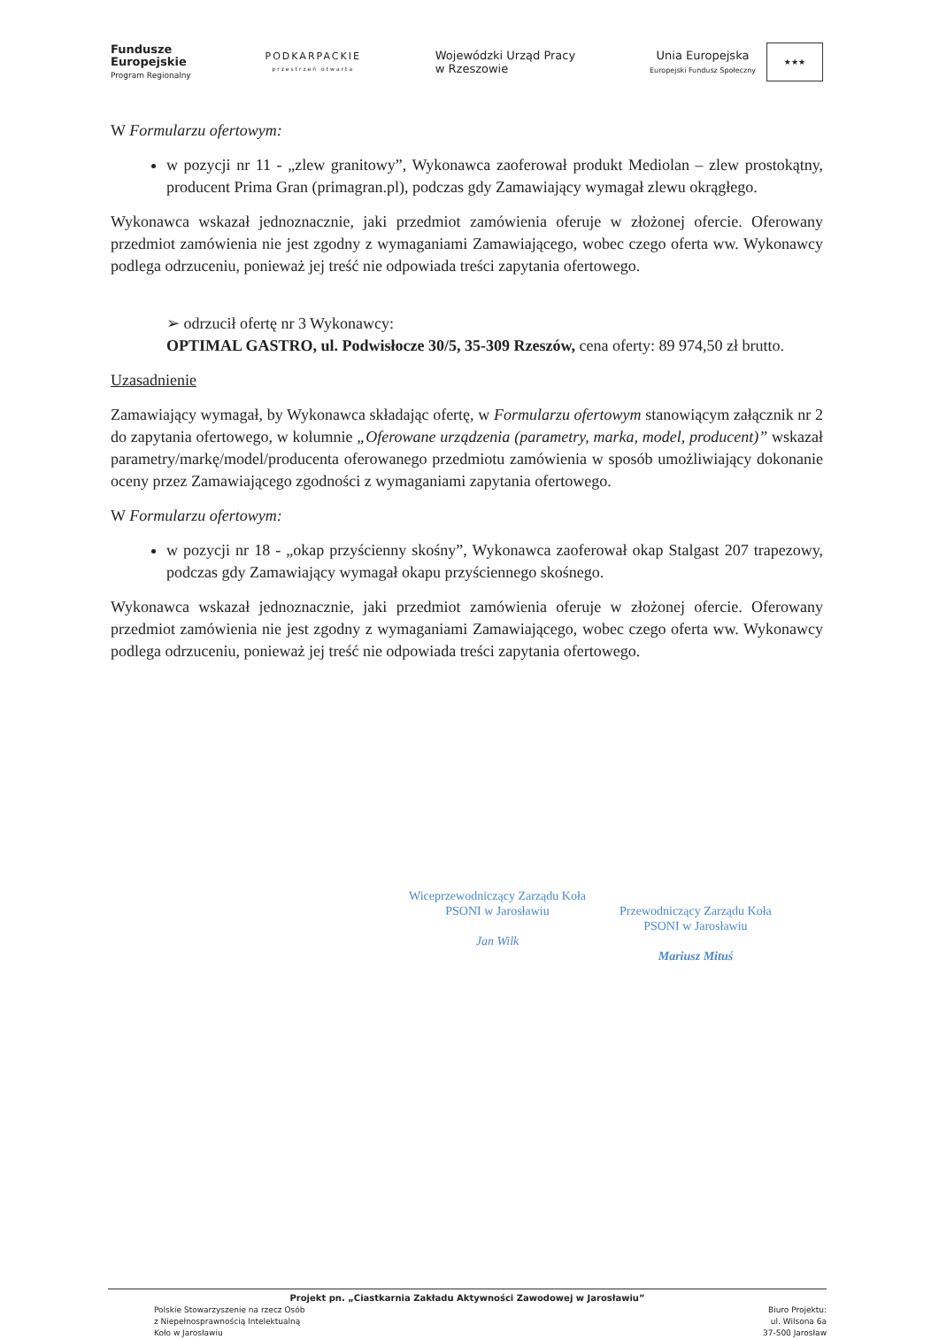Fundusze
Europejskie
Program Regionalny
PODKARPACKIE
przestrzeń otwarta
Wojewódzki Urząd Pracy
w Rzeszowie
Unia Europejska
Europejski Fundusz Społeczny
★★★
W Formularzu ofertowym:
w pozycji nr 11 - „zlew granitowy”, Wykonawca zaoferował produkt Mediolan – zlew prostokątny, producent Prima Gran (primagran.pl), podczas gdy Zamawiający wymagał zlewu okrągłego.
Wykonawca wskazał jednoznacznie, jaki przedmiot zamówienia oferuje w złożonej ofercie. Oferowany przedmiot zamówienia nie jest zgodny z wymaganiami Zamawiającego, wobec czego oferta ww. Wykonawcy podlega odrzuceniu, ponieważ jej treść nie odpowiada treści zapytania ofertowego.
➢ odrzucił ofertę nr 3 Wykonawcy:
OPTIMAL GASTRO, ul. Podwisłocze 30/5, 35-309 Rzeszów, cena oferty: 89 974,50 zł brutto.
Uzasadnienie
Zamawiający wymagał, by Wykonawca składając ofertę, w Formularzu ofertowym stanowiącym załącznik nr 2 do zapytania ofertowego, w kolumnie „Oferowane urządzenia (parametry, marka, model, producent)” wskazał parametry/markę/model/producenta oferowanego przedmiotu zamówienia w sposób umożliwiający dokonanie oceny przez Zamawiającego zgodności z wymaganiami zapytania ofertowego.
W Formularzu ofertowym:
w pozycji nr 18 - „okap przyścienny skośny”, Wykonawca zaoferował okap Stalgast 207 trapezowy, podczas gdy Zamawiający wymagał okapu przyściennego skośnego.
Wykonawca wskazał jednoznacznie, jaki przedmiot zamówienia oferuje w złożonej ofercie. Oferowany przedmiot zamówienia nie jest zgodny z wymaganiami Zamawiającego, wobec czego oferta ww. Wykonawcy podlega odrzuceniu, ponieważ jej treść nie odpowiada treści zapytania ofertowego.
Wiceprzewodniczący Zarządu Koła
PSONI w Jarosławiu
Jan Wilk
Przewodniczący Zarządu Koła
PSONI w Jarosławiu
Mariusz Mituś
Projekt pn. „Ciastkarnia Zakładu Aktywności Zawodowej w Jarosławiu”
Polskie Stowarzyszenie na rzecz Osób
z Niepełnosprawnością Intelektualną
Koło w Jarosławiu
Biuro Projektu:
ul. Wilsona 6a
37-500 Jarosław